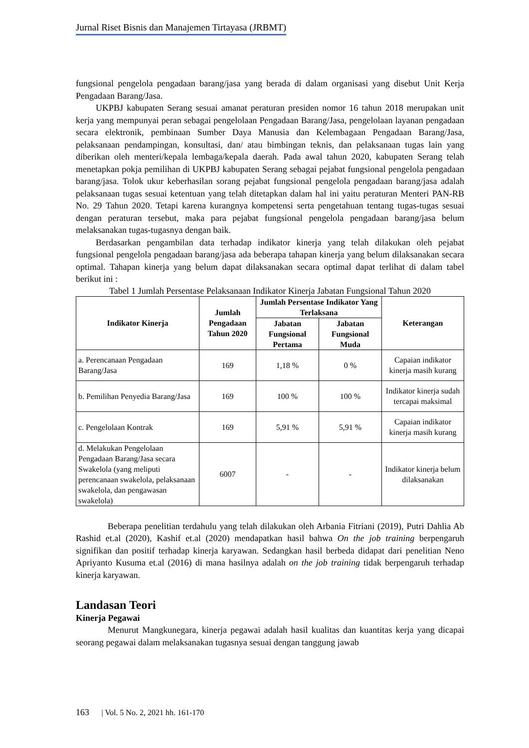Jurnal Riset Bisnis dan Manajemen Tirtayasa (JRBMT)
fungsional pengelola pengadaan barang/jasa yang berada di dalam organisasi yang disebut Unit Kerja Pengadaan Barang/Jasa.
UKPBJ kabupaten Serang sesuai amanat peraturan presiden nomor 16 tahun 2018 merupakan unit kerja yang mempunyai peran sebagai pengelolaan Pengadaan Barang/Jasa, pengelolaan layanan pengadaan secara elektronik, pembinaan Sumber Daya Manusia dan Kelembagaan Pengadaan Barang/Jasa, pelaksanaan pendampingan, konsultasi, dan/ atau bimbingan teknis, dan pelaksanaan tugas lain yang diberikan oleh menteri/kepala lembaga/kepala daerah. Pada awal tahun 2020, kabupaten Serang telah menetapkan pokja pemilihan di UKPBJ kabupaten Serang sebagai pejabat fungsional pengelola pengadaan barang/jasa. Tolok ukur keberhasilan sorang pejabat fungsional pengelola pengadaan barang/jasa adalah pelaksanaan tugas sesuai ketentuan yang telah ditetapkan dalam hal ini yaitu peraturan Menteri PAN-RB No. 29 Tahun 2020. Tetapi karena kurangnya kompetensi serta pengetahuan tentang tugas-tugas sesuai dengan peraturan tersebut, maka para pejabat fungsional pengelola pengadaan barang/jasa belum melaksanakan tugas-tugasnya dengan baik.
Berdasarkan pengambilan data terhadap indikator kinerja yang telah dilakukan oleh pejabat fungsional pengelola pengadaan barang/jasa ada beberapa tahapan kinerja yang belum dilaksanakan secara optimal. Tahapan kinerja yang belum dapat dilaksanakan secara optimal dapat terlihat di dalam tabel berikut ini :
Tabel 1 Jumlah Persentase Pelaksanaan Indikator Kinerja Jabatan Fungsional Tahun 2020
| Indikator Kinerja | Jumlah Pengadaan Tahun 2020 | Jumlah Persentase Indikator Yang Terlaksana | | Keterangan |
| --- | --- | --- | --- | --- |
| | | Jabatan Fungsional Pertama | Jabatan Fungsional Muda | |
| a. Perencanaan Pengadaan Barang/Jasa | 169 | 1,18 % | 0 % | Capaian indikator kinerja masih kurang |
| b. Pemilihan Penyedia Barang/Jasa | 169 | 100 % | 100 % | Indikator kinerja sudah tercapai maksimal |
| c. Pengelolaan Kontrak | 169 | 5,91 % | 5,91 % | Capaian indikator kinerja masih kurang |
| d. Melakukan Pengelolaan Pengadaan Barang/Jasa secara Swakelola (yang meliputi perencanaan swakelola, pelaksanaan swakelola, dan pengawasan swakelola) | 6007 | - | - | Indikator kinerja belum dilaksanakan |
Beberapa penelitian terdahulu yang telah dilakukan oleh Arbania Fitriani (2019), Putri Dahlia Ab Rashid et.al (2020), Kashif et.al (2020) mendapatkan hasil bahwa On the job training berpengaruh signifikan dan positif terhadap kinerja karyawan. Sedangkan hasil berbeda didapat dari penelitian Neno Apriyanto Kusuma et.al (2016) di mana hasilnya adalah on the job training tidak berpengaruh terhadap kinerja karyawan.
Landasan Teori
Kinerja Pegawai
Menurut Mangkunegara, kinerja pegawai adalah hasil kualitas dan kuantitas kerja yang dicapai seorang pegawai dalam melaksanakan tugasnya sesuai dengan tanggung jawab
163 | Vol. 5 No. 2, 2021 hh. 161-170